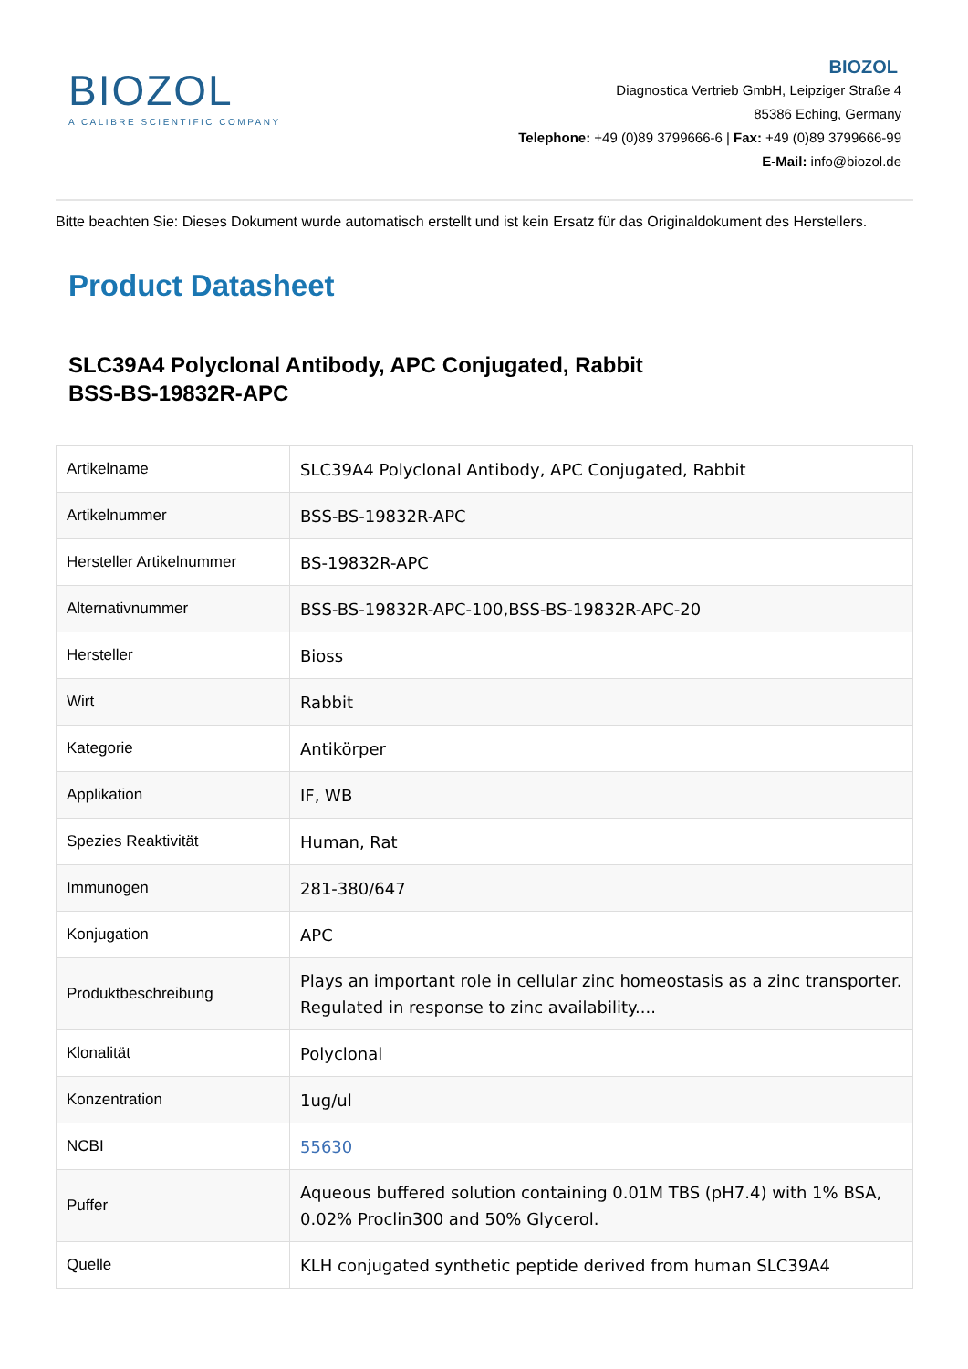BIOZOL
A CALIBRE SCIENTIFIC COMPANY
BIOZOL
Diagnostica Vertrieb GmbH, Leipziger Straße 4
85386 Eching, Germany
Telephone: +49 (0)89 3799666-6 | Fax: +49 (0)89 3799666-99
E-Mail: info@biozol.de
Bitte beachten Sie: Dieses Dokument wurde automatisch erstellt und ist kein Ersatz für das Originaldokument des Herstellers.
Product Datasheet
SLC39A4 Polyclonal Antibody, APC Conjugated, Rabbit
BSS-BS-19832R-APC
| Artikelname | SLC39A4 Polyclonal Antibody, APC Conjugated, Rabbit |
| Artikelnummer | BSS-BS-19832R-APC |
| Hersteller Artikelnummer | BS-19832R-APC |
| Alternativnummer | BSS-BS-19832R-APC-100,BSS-BS-19832R-APC-20 |
| Hersteller | Bioss |
| Wirt | Rabbit |
| Kategorie | Antikörper |
| Applikation | IF, WB |
| Spezies Reaktivität | Human, Rat |
| Immunogen | 281-380/647 |
| Konjugation | APC |
| Produktbeschreibung | Plays an important role in cellular zinc homeostasis as a zinc transporter. Regulated in response to zinc availability.... |
| Klonalität | Polyclonal |
| Konzentration | 1ug/ul |
| NCBI | 55630 |
| Puffer | Aqueous buffered solution containing 0.01M TBS (pH7.4) with 1% BSA, 0.02% Proclin300 and 50% Glycerol. |
| Quelle | KLH conjugated synthetic peptide derived from human SLC39A4 |